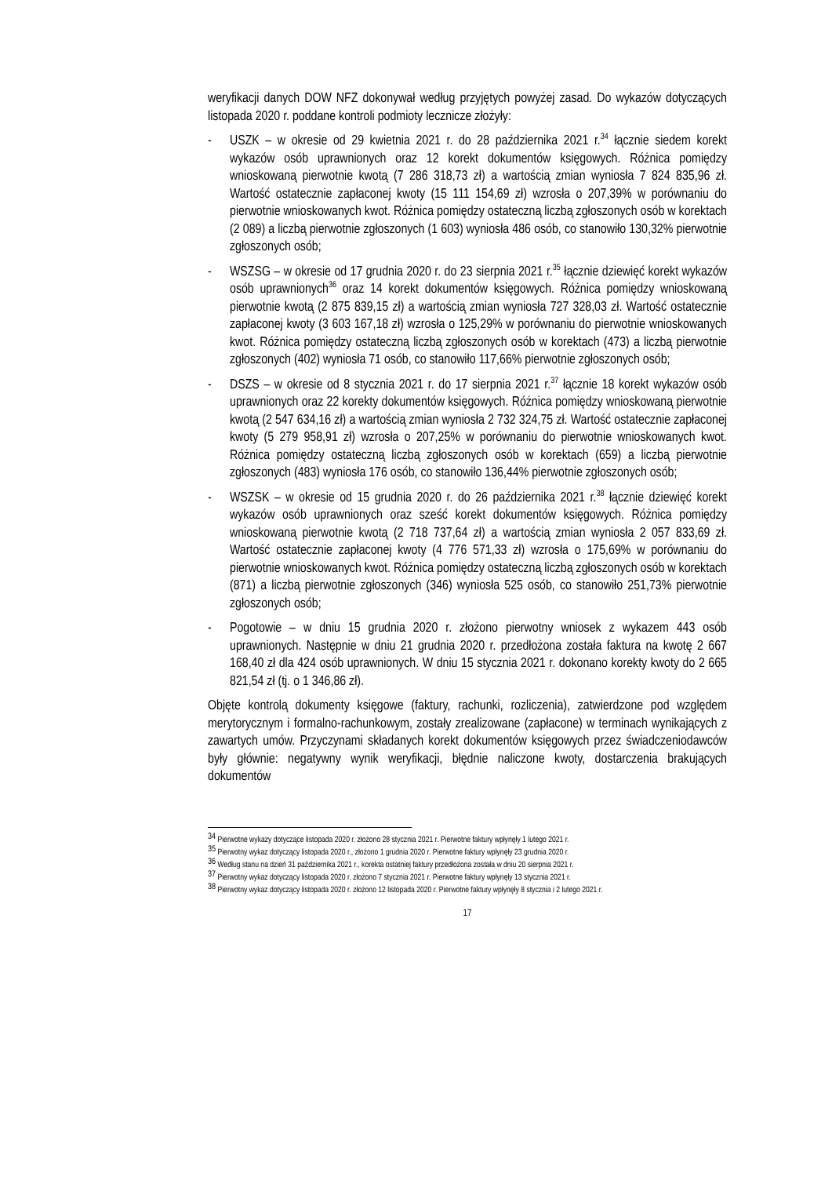weryfikacji danych DOW NFZ dokonywał według przyjętych powyżej zasad. Do wykazów dotyczących listopada 2020 r. poddane kontroli podmioty lecznicze złożyły:
- USZK – w okresie od 29 kwietnia 2021 r. do 28 października 2021 r.<sup>34</sup> łącznie siedem korekt wykazów osób uprawnionych oraz 12 korekt dokumentów księgowych. Różnica pomiędzy wnioskowaną pierwotnie kwotą (7 286 318,73 zł) a wartością zmian wyniosła 7 824 835,96 zł. Wartość ostatecznie zapłaconej kwoty (15 111 154,69 zł) wzrosła o 207,39% w porównaniu do pierwotnie wnioskowanych kwot. Różnica pomiędzy ostateczną liczbą zgłoszonych osób w korektach (2 089) a liczbą pierwotnie zgłoszonych (1 603) wyniosła 486 osób, co stanowiło 130,32% pierwotnie zgłoszonych osób;
- WSZSG – w okresie od 17 grudnia 2020 r. do 23 sierpnia 2021 r.<sup>35</sup> łącznie dziewięć korekt wykazów osób uprawnionych<sup>36</sup> oraz 14 korekt dokumentów księgowych. Różnica pomiędzy wnioskowaną pierwotnie kwotą (2 875 839,15 zł) a wartością zmian wyniosła 727 328,03 zł. Wartość ostatecznie zapłaconej kwoty (3 603 167,18 zł) wzrosła o 125,29% w porównaniu do pierwotnie wnioskowanych kwot. Różnica pomiędzy ostateczną liczbą zgłoszonych osób w korektach (473) a liczbą pierwotnie zgłoszonych (402) wyniosła 71 osób, co stanowiło 117,66% pierwotnie zgłoszonych osób;
- DSZS – w okresie od 8 stycznia 2021 r. do 17 sierpnia 2021 r.<sup>37</sup> łącznie 18 korekt wykazów osób uprawnionych oraz 22 korekty dokumentów księgowych. Różnica pomiędzy wnioskowaną pierwotnie kwotą (2 547 634,16 zł) a wartością zmian wyniosła 2 732 324,75 zł. Wartość ostatecznie zapłaconej kwoty (5 279 958,91 zł) wzrosła o 207,25% w porównaniu do pierwotnie wnioskowanych kwot. Różnica pomiędzy ostateczną liczbą zgłoszonych osób w korektach (659) a liczbą pierwotnie zgłoszonych (483) wyniosła 176 osób, co stanowiło 136,44% pierwotnie zgłoszonych osób;
- WSZSK – w okresie od 15 grudnia 2020 r. do 26 października 2021 r.<sup>38</sup> łącznie dziewięć korekt wykazów osób uprawnionych oraz sześć korekt dokumentów księgowych. Różnica pomiędzy wnioskowaną pierwotnie kwotą (2 718 737,64 zł) a wartością zmian wyniosła 2 057 833,69 zł. Wartość ostatecznie zapłaconej kwoty (4 776 571,33 zł) wzrosła o 175,69% w porównaniu do pierwotnie wnioskowanych kwot. Różnica pomiędzy ostateczną liczbą zgłoszonych osób w korektach (871) a liczbą pierwotnie zgłoszonych (346) wyniosła 525 osób, co stanowiło 251,73% pierwotnie zgłoszonych osób;
- Pogotowie – w dniu 15 grudnia 2020 r. złożono pierwotny wniosek z wykazem 443 osób uprawnionych. Następnie w dniu 21 grudnia 2020 r. przedłożona została faktura na kwotę 2 667 168,40 zł dla 424 osób uprawnionych. W dniu 15 stycznia 2021 r. dokonano korekty kwoty do 2 665 821,54 zł (tj. o 1 346,86 zł).
Objęte kontrolą dokumenty księgowe (faktury, rachunki, rozliczenia), zatwierdzone pod względem merytorycznym i formalno-rachunkowym, zostały zrealizowane (zapłacone) w terminach wynikających z zawartych umów. Przyczynami składanych korekt dokumentów księgowych przez świadczeniodawców były głównie: negatywny wynik weryfikacji, błędnie naliczone kwoty, dostarczenia brakujących dokumentów
<sup>34</sup> Pierwotne wykazy dotyczące listopada 2020 r. złożono 28 stycznia 2021 r. Pierwotne faktury wpłynęły 1 lutego 2021 r.
<sup>35</sup> Pierwotny wykaz dotyczący listopada 2020 r., złożono 1 grudnia 2020 r. Pierwotne faktury wpłynęły 23 grudnia 2020 r.
<sup>36</sup> Według stanu na dzień 31 października 2021 r., korekta ostatniej faktury przedłożona została w dniu 20 sierpnia 2021 r.
<sup>37</sup> Pierwotny wykaz dotyczący listopada 2020 r. złożono 7 stycznia 2021 r. Pierwotne faktury wpłynęły 13 stycznia 2021 r.
<sup>38</sup> Pierwotny wykaz dotyczący listopada 2020 r. złożono 12 listopada 2020 r. Pierwotne faktury wpłynęły 8 stycznia i 2 lutego 2021 r.
17